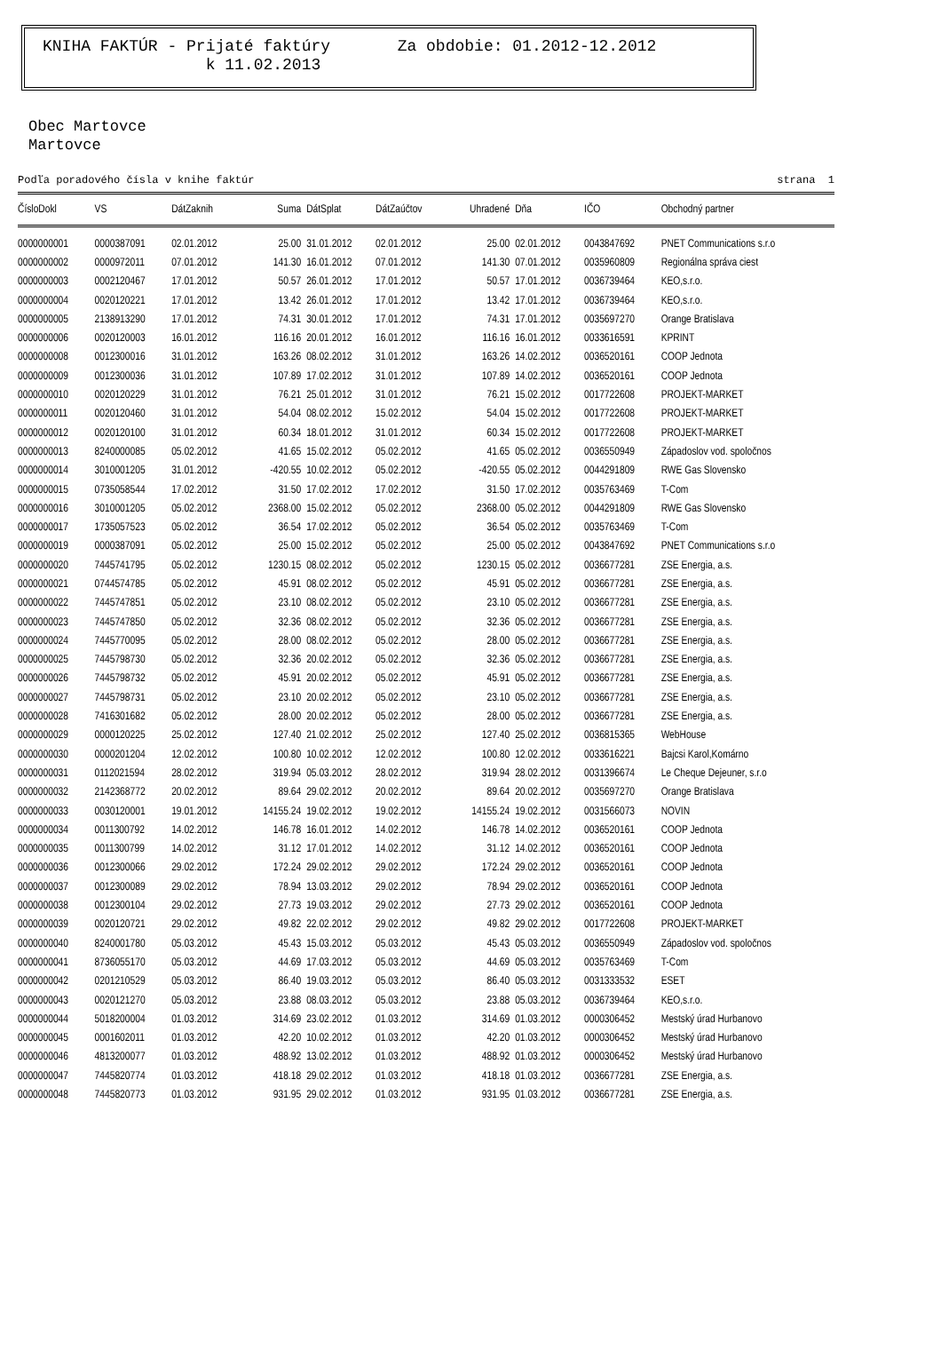KNIHA FAKTÚR - Prijaté faktúry Za obdobie: 01.2012-12.2012
k 11.02.2013
Obec Martovce
Martovce
Podľa poradového čísla v knihe faktúr strana 1
| ČísloDokl | VS | DátZaknih | Suma | DátSplat | DátZaúčtov | Uhradené | Dňa | IČO | Obchodný partner |
| --- | --- | --- | --- | --- | --- | --- | --- | --- | --- |
| 0000000001 | 0000387091 | 02.01.2012 | 25.00 | 31.01.2012 | 02.01.2012 | 25.00 | 02.01.2012 | 0043847692 | PNET Communications s.r.o |
| 0000000002 | 0000972011 | 07.01.2012 | 141.30 | 16.01.2012 | 07.01.2012 | 141.30 | 07.01.2012 | 0035960809 | Regionálna správa ciest |
| 0000000003 | 0002120467 | 17.01.2012 | 50.57 | 26.01.2012 | 17.01.2012 | 50.57 | 17.01.2012 | 0036739464 | KEO,s.r.o. |
| 0000000004 | 0020120221 | 17.01.2012 | 13.42 | 26.01.2012 | 17.01.2012 | 13.42 | 17.01.2012 | 0036739464 | KEO,s.r.o. |
| 0000000005 | 2138913290 | 17.01.2012 | 74.31 | 30.01.2012 | 17.01.2012 | 74.31 | 17.01.2012 | 0035697270 | Orange Bratislava |
| 0000000006 | 0020120003 | 16.01.2012 | 116.16 | 20.01.2012 | 16.01.2012 | 116.16 | 16.01.2012 | 0033616591 | KPRINT |
| 0000000008 | 0012300016 | 31.01.2012 | 163.26 | 08.02.2012 | 31.01.2012 | 163.26 | 14.02.2012 | 0036520161 | COOP Jednota |
| 0000000009 | 0012300036 | 31.01.2012 | 107.89 | 17.02.2012 | 31.01.2012 | 107.89 | 14.02.2012 | 0036520161 | COOP Jednota |
| 0000000010 | 0020120229 | 31.01.2012 | 76.21 | 25.01.2012 | 31.01.2012 | 76.21 | 15.02.2012 | 0017722608 | PROJEKT-MARKET |
| 0000000011 | 0020120460 | 31.01.2012 | 54.04 | 08.02.2012 | 15.02.2012 | 54.04 | 15.02.2012 | 0017722608 | PROJEKT-MARKET |
| 0000000012 | 0020120100 | 31.01.2012 | 60.34 | 18.01.2012 | 31.01.2012 | 60.34 | 15.02.2012 | 0017722608 | PROJEKT-MARKET |
| 0000000013 | 8240000085 | 05.02.2012 | 41.65 | 15.02.2012 | 05.02.2012 | 41.65 | 05.02.2012 | 0036550949 | Západoslov vod. spoločnos |
| 0000000014 | 3010001205 | 31.01.2012 | -420.55 | 10.02.2012 | 05.02.2012 | -420.55 | 05.02.2012 | 0044291809 | RWE Gas Slovensko |
| 0000000015 | 0735058544 | 17.02.2012 | 31.50 | 17.02.2012 | 17.02.2012 | 31.50 | 17.02.2012 | 0035763469 | T-Com |
| 0000000016 | 3010001205 | 05.02.2012 | 2368.00 | 15.02.2012 | 05.02.2012 | 2368.00 | 05.02.2012 | 0044291809 | RWE Gas Slovensko |
| 0000000017 | 1735057523 | 05.02.2012 | 36.54 | 17.02.2012 | 05.02.2012 | 36.54 | 05.02.2012 | 0035763469 | T-Com |
| 0000000019 | 0000387091 | 05.02.2012 | 25.00 | 15.02.2012 | 05.02.2012 | 25.00 | 05.02.2012 | 0043847692 | PNET Communications s.r.o |
| 0000000020 | 7445741795 | 05.02.2012 | 1230.15 | 08.02.2012 | 05.02.2012 | 1230.15 | 05.02.2012 | 0036677281 | ZSE Energia, a.s. |
| 0000000021 | 0744574785 | 05.02.2012 | 45.91 | 08.02.2012 | 05.02.2012 | 45.91 | 05.02.2012 | 0036677281 | ZSE Energia, a.s. |
| 0000000022 | 7445747851 | 05.02.2012 | 23.10 | 08.02.2012 | 05.02.2012 | 23.10 | 05.02.2012 | 0036677281 | ZSE Energia, a.s. |
| 0000000023 | 7445747850 | 05.02.2012 | 32.36 | 08.02.2012 | 05.02.2012 | 32.36 | 05.02.2012 | 0036677281 | ZSE Energia, a.s. |
| 0000000024 | 7445770095 | 05.02.2012 | 28.00 | 08.02.2012 | 05.02.2012 | 28.00 | 05.02.2012 | 0036677281 | ZSE Energia, a.s. |
| 0000000025 | 7445798730 | 05.02.2012 | 32.36 | 20.02.2012 | 05.02.2012 | 32.36 | 05.02.2012 | 0036677281 | ZSE Energia, a.s. |
| 0000000026 | 7445798732 | 05.02.2012 | 45.91 | 20.02.2012 | 05.02.2012 | 45.91 | 05.02.2012 | 0036677281 | ZSE Energia, a.s. |
| 0000000027 | 7445798731 | 05.02.2012 | 23.10 | 20.02.2012 | 05.02.2012 | 23.10 | 05.02.2012 | 0036677281 | ZSE Energia, a.s. |
| 0000000028 | 7416301682 | 05.02.2012 | 28.00 | 20.02.2012 | 05.02.2012 | 28.00 | 05.02.2012 | 0036677281 | ZSE Energia, a.s. |
| 0000000029 | 0000120225 | 25.02.2012 | 127.40 | 21.02.2012 | 25.02.2012 | 127.40 | 25.02.2012 | 0036815365 | WebHouse |
| 0000000030 | 0000201204 | 12.02.2012 | 100.80 | 10.02.2012 | 12.02.2012 | 100.80 | 12.02.2012 | 0033616221 | Bajcsi Karol,Komárno |
| 0000000031 | 0112021594 | 28.02.2012 | 319.94 | 05.03.2012 | 28.02.2012 | 319.94 | 28.02.2012 | 0031396674 | Le Cheque Dejeuner, s.r.o |
| 0000000032 | 2142368772 | 20.02.2012 | 89.64 | 29.02.2012 | 20.02.2012 | 89.64 | 20.02.2012 | 0035697270 | Orange Bratislava |
| 0000000033 | 0030120001 | 19.01.2012 | 14155.24 | 19.02.2012 | 19.02.2012 | 14155.24 | 19.02.2012 | 0031566073 | NOVIN |
| 0000000034 | 0011300792 | 14.02.2012 | 146.78 | 16.01.2012 | 14.02.2012 | 146.78 | 14.02.2012 | 0036520161 | COOP Jednota |
| 0000000035 | 0011300799 | 14.02.2012 | 31.12 | 17.01.2012 | 14.02.2012 | 31.12 | 14.02.2012 | 0036520161 | COOP Jednota |
| 0000000036 | 0012300066 | 29.02.2012 | 172.24 | 29.02.2012 | 29.02.2012 | 172.24 | 29.02.2012 | 0036520161 | COOP Jednota |
| 0000000037 | 0012300089 | 29.02.2012 | 78.94 | 13.03.2012 | 29.02.2012 | 78.94 | 29.02.2012 | 0036520161 | COOP Jednota |
| 0000000038 | 0012300104 | 29.02.2012 | 27.73 | 19.03.2012 | 29.02.2012 | 27.73 | 29.02.2012 | 0036520161 | COOP Jednota |
| 0000000039 | 0020120721 | 29.02.2012 | 49.82 | 22.02.2012 | 29.02.2012 | 49.82 | 29.02.2012 | 0017722608 | PROJEKT-MARKET |
| 0000000040 | 8240001780 | 05.03.2012 | 45.43 | 15.03.2012 | 05.03.2012 | 45.43 | 05.03.2012 | 0036550949 | Západoslov vod. spoločnos |
| 0000000041 | 8736055170 | 05.03.2012 | 44.69 | 17.03.2012 | 05.03.2012 | 44.69 | 05.03.2012 | 0035763469 | T-Com |
| 0000000042 | 0201210529 | 05.03.2012 | 86.40 | 19.03.2012 | 05.03.2012 | 86.40 | 05.03.2012 | 0031333532 | ESET |
| 0000000043 | 0020121270 | 05.03.2012 | 23.88 | 08.03.2012 | 05.03.2012 | 23.88 | 05.03.2012 | 0036739464 | KEO,s.r.o. |
| 0000000044 | 5018200004 | 01.03.2012 | 314.69 | 23.02.2012 | 01.03.2012 | 314.69 | 01.03.2012 | 0000306452 | Mestský úrad Hurbanovo |
| 0000000045 | 0001602011 | 01.03.2012 | 42.20 | 10.02.2012 | 01.03.2012 | 42.20 | 01.03.2012 | 0000306452 | Mestský úrad Hurbanovo |
| 0000000046 | 4813200077 | 01.03.2012 | 488.92 | 13.02.2012 | 01.03.2012 | 488.92 | 01.03.2012 | 0000306452 | Mestský úrad Hurbanovo |
| 0000000047 | 7445820774 | 01.03.2012 | 418.18 | 29.02.2012 | 01.03.2012 | 418.18 | 01.03.2012 | 0036677281 | ZSE Energia, a.s. |
| 0000000048 | 7445820773 | 01.03.2012 | 931.95 | 29.02.2012 | 01.03.2012 | 931.95 | 01.03.2012 | 0036677281 | ZSE Energia, a.s. |